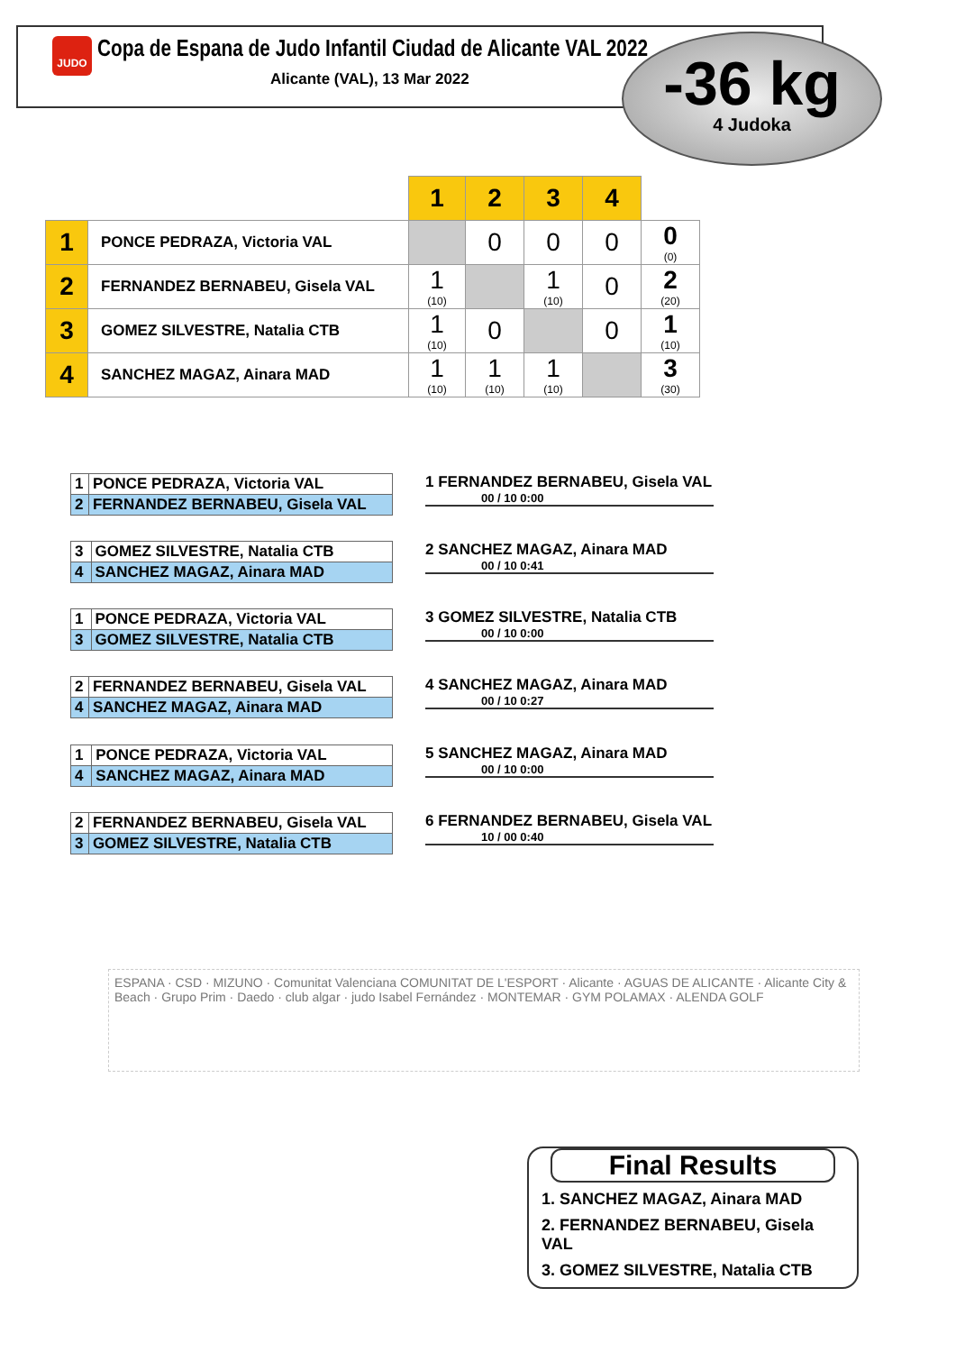JUDO
Copa de Espana de Judo Infantil Ciudad de Alicante VAL 2022
Alicante (VAL), 13 Mar 2022
-36 kg
4 Judoka
| | | 1 | 2 | 3 | 4 | |
| 1 | PONCE PEDRAZA, Victoria VAL | | 0 | 0 | 0 | 0 (0) |
| 2 | FERNANDEZ BERNABEU, Gisela VAL | 1 (10) | | 1 (10) | 0 | 2 (20) |
| 3 | GOMEZ SILVESTRE, Natalia CTB | 1 (10) | 0 | | 0 | 1 (10) |
| 4 | SANCHEZ MAGAZ, Ainara MAD | 1 (10) | 1 (10) | 1 (10) | | 3 (30) |
| 1 | PONCE PEDRAZA, Victoria VAL |
| 2 | FERNANDEZ BERNABEU, Gisela VAL |
1 FERNANDEZ BERNABEU, Gisela VAL
00 / 10 0:00
| 3 | GOMEZ SILVESTRE, Natalia CTB |
| 4 | SANCHEZ MAGAZ, Ainara MAD |
2 SANCHEZ MAGAZ, Ainara MAD
00 / 10 0:41
| 1 | PONCE PEDRAZA, Victoria VAL |
| 3 | GOMEZ SILVESTRE, Natalia CTB |
3 GOMEZ SILVESTRE, Natalia CTB
00 / 10 0:00
| 2 | FERNANDEZ BERNABEU, Gisela VAL |
| 4 | SANCHEZ MAGAZ, Ainara MAD |
4 SANCHEZ MAGAZ, Ainara MAD
00 / 10 0:27
| 1 | PONCE PEDRAZA, Victoria VAL |
| 4 | SANCHEZ MAGAZ, Ainara MAD |
5 SANCHEZ MAGAZ, Ainara MAD
00 / 10 0:00
| 2 | FERNANDEZ BERNABEU, Gisela VAL |
| 3 | GOMEZ SILVESTRE, Natalia CTB |
6 FERNANDEZ BERNABEU, Gisela VAL
10 / 00 0:40
ESPANA · CSD · MIZUNO · Comunitat Valenciana COMUNITAT DE L'ESPORT · Alicante · AGUAS DE ALICANTE · Alicante City & Beach · Grupo Prim · Daedo · club algar · judo Isabel Fernández · MONTEMAR · GYM POLAMAX · ALENDA GOLF
Final Results
1. SANCHEZ MAGAZ, Ainara MAD
2. FERNANDEZ BERNABEU, Gisela VAL
3. GOMEZ SILVESTRE, Natalia CTB